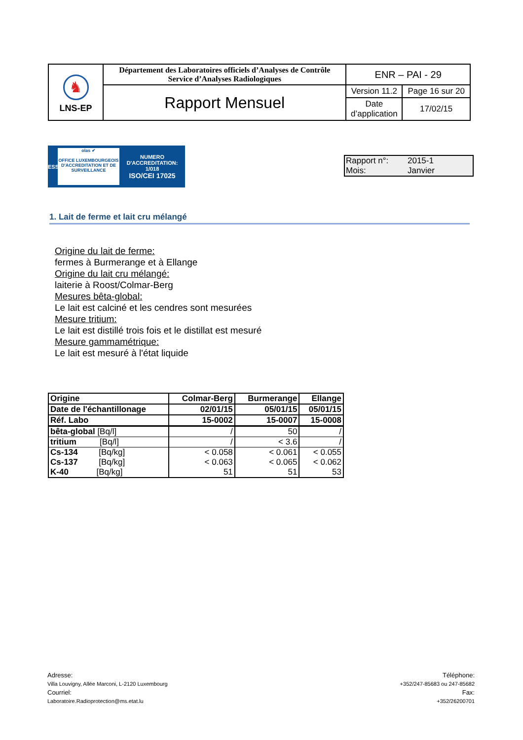| ♞ LNS-EP | Département des Laboratoires officiels d’Analyses de Contrôle Service d’Analyses Radiologiques | ENR – PAI - 29 | |
| | Rapport Mensuel | Version 11.2 | Page 16 sur 20 |
| | | Date d’application | 17/02/15 |
ESSAI
olas ✔
OFFICE LUXEMBOURGEOIS D'ACCREDITATION ET DE SURVEILLANCE
NUMERO
D'ACCREDITATION:
1/018
ISO/CEI 17025
Rapport n°: 2015-1
Mois: Janvier
1. Lait de ferme et lait cru mélangé
Origine du lait de ferme:
fermes à Burmerange et à Ellange
Origine du lait cru mélangé:
laiterie à Roost/Colmar-Berg
Mesures bêta-global:
Le lait est calciné et les cendres sont mesurées
Mesure tritium:
Le lait est distillé trois fois et le distillat est mesuré
Mesure gammamétrique:
Le lait est mesuré à l'état liquide
| Origine | Colmar-Berg | Burmerange | Ellange |
| Date de l'échantillonage | 02/01/15 | 05/01/15 | 05/01/15 |
| Réf. Labo | 15-0002 | 15-0007 | 15-0008 |
| bêta-global [Bq/l] | / | 50 | / |
| tritium [Bq/l] | / | < 3.6 | / |
| Cs-134 [Bq/kg] | < 0.058 | < 0.061 | < 0.055 |
| Cs-137 [Bq/kg] | < 0.063 | < 0.065 | < 0.062 |
| K-40 [Bq/kg] | 51 | 51 | 53 |
Adresse:
Villa Louvigny, Allée Marconi, L-2120 Luxembourg
Courriel:
Laboratoire.Radioprotection@ms.etat.lu
Téléphone:
+352/247-85683 ou 247-85682
Fax:
+352/26200701